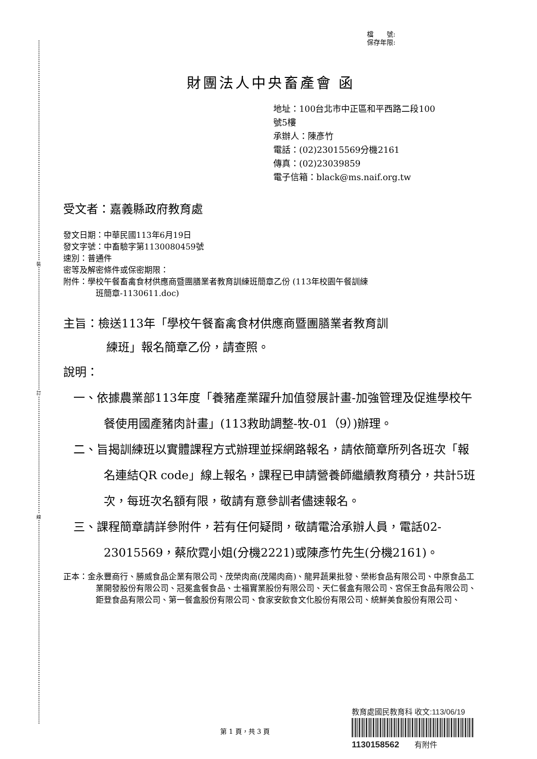裝
訂
線
檔　　號:
保存年限:
財團法人中央畜產會 函
地址：100台北市中正區和平西路二段100
號5樓
承辦人：陳彥竹
電話：(02)23015569分機2161
傳真：(02)23039859
電子信箱：black@ms.naif.org.tw
受文者：嘉義縣政府教育處
發文日期：中華民國113年6月19日
發文字號：中畜驗字第1130080459號
速別：普通件
密等及解密條件或保密期限：
附件：學校午餐畜禽食材供應商暨團膳業者教育訓練班簡章乙份 (113年校園午餐訓練
班簡章-1130611.doc)
主旨：檢送113年「學校午餐畜禽食材供應商暨團膳業者教育訓
練班」報名簡章乙份，請查照。
說明：
一、依據農業部113年度「養豬產業躍升加值發展計畫-加強管理及促進學校午餐使用國產豬肉計畫」(113救助調整-牧-01（9）)辦理。
二、旨揭訓練班以實體課程方式辦理並採網路報名，請依簡章所列各班次「報名連結QR code」線上報名，課程已申請營養師繼續教育積分，共計5班次，每班次名額有限，敬請有意參訓者儘速報名。
三、課程簡章請詳參附件，若有任何疑問，敬請電洽承辦人員，電話02-23015569，蔡欣霓小姐(分機2221)或陳彥竹先生(分機2161)。
正本：金永豐商行、勝威食品企業有限公司、茂榮肉商(茂陽肉商)、龍昇蔬果批發、榮彬食品有限公司、中原食品工業開發股份有限公司、冠冕盒餐食品、士福實業股份有限公司、天仁餐盒有限公司、宮保王食品有限公司、鉅登食品有限公司、第一餐盒股份有限公司、食家安飲食文化股份有限公司、統鮮美食股份有限公司、
教育處國民教育科 收文:113/06/19
1130158562　　有附件
第 1 頁，共 3 頁